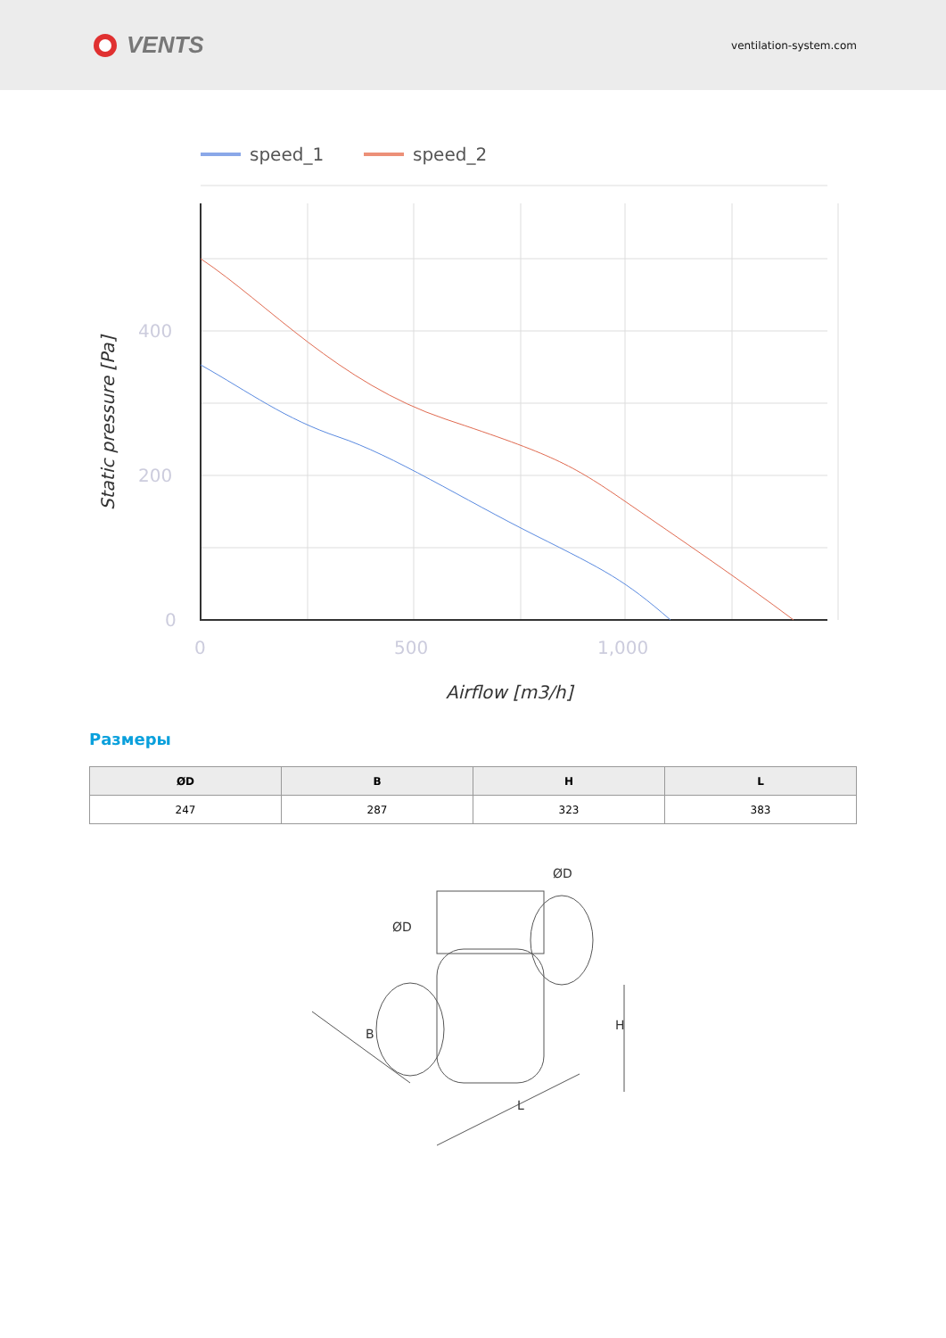VENTS
ventilation-system.com
speed_1
speed_2
400
200
0
0
500
1,000
Airflow [m3/h]
Static pressure [Pa]
Размеры
| ØD | B | H | L |
| --- | --- | --- | --- |
| 247 | 287 | 323 | 383 |
ØD
ØD
B
H
L